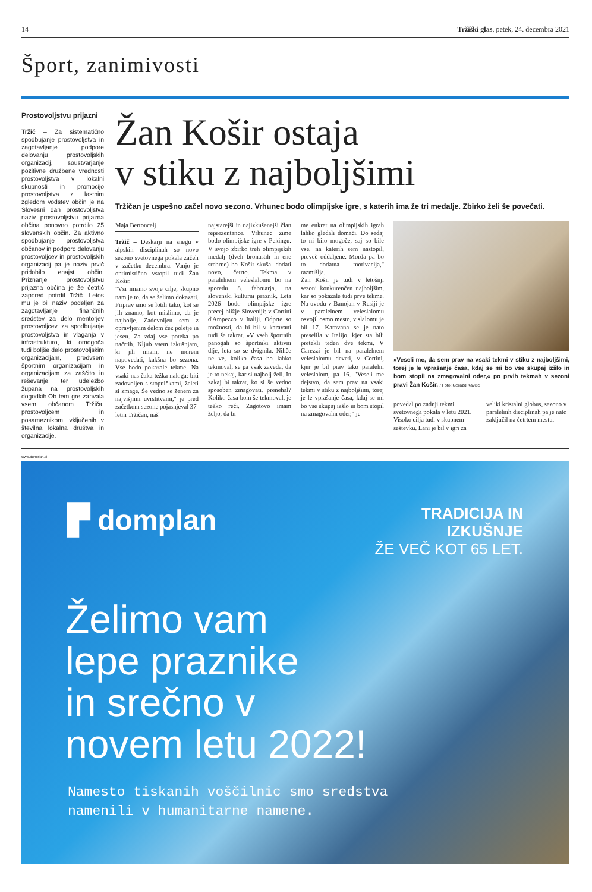14 Tržiški glas, petek, 24. decembra 2021
Šport, zanimivosti
Prostovoljstvu prijazni
Tržič – Za sistematično spodbujanje prostovoljstva in zagotavljanje podpore delovanju prostovoljskih organizacij, soustvarjanje pozitivne družbene vrednosti prostovoljstva v lokalni skupnosti in promocijo prostovoljstva z lastnim zgledom vodstev občin je na Slovesni dan prostovoljstva naziv prostovoljstvu prijazna občina ponovno potrdilo 25 slovenskih občin. Za aktivno spodbujanje prostovoljstva občanov in podporo delovanju prostovoljcev in prostovoljskih organizacij pa je naziv prvič pridobilo enajst občin. Priznanje prostovoljstvu prijazna občina je že četrtič zapored potrdil Tržič. Letos mu je bil naziv podeljen za zagotavljanje finančnih sredstev za delo mentorjev prostovoljcev, za spodbujanje prostovoljstva in vlaganja v infrastrukturo, ki omogoča tudi boljše delo prostovoljskim organizacijam, predvsem športnim organizacijam in organizacijam za zaščito in reševanje, ter udeležbo župana na prostovoljskih dogodkih.Ob tem gre zahvala vsem občanom Tržiča, prostovoljcem in posameznikom, vključenih v številna lokalna društva in organizacije.
Žan Košir ostaja
v stiku z najboljšimi
Tržičan je uspešno začel novo sezono. Vrhunec bodo olimpijske igre, s katerih ima že tri medalje. Zbirko želi še povečati.
Maja Bertoncelj
Tržič – Deskarji na snegu v alpskih disciplinah so novo sezono svetovnega pokala začeli v začetku decembra. Vanjo je optimistično vstopil tudi Žan Košir.
"Vsi imamo svoje cilje, skupno nam je to, da se želimo dokazati. Priprav smo se lotili tako, kot se jih znamo, kot mislimo, da je najbolje. Zadovoljen sem z opravljenim delom čez poletje in jesen. Za zdaj vse poteka po načrtih. Kljub vsem izkušnjam, ki jih imam, ne morem napovedati, kakšna bo sezona. Vse bodo pokazale tekme. Na vsaki nas čaka težka naloga: biti zadovoljen s stopničkami, želeti si zmage. Še vedno se ženem za najvišjimi uvrstitvami," je pred začetkom sezone pojasnjeval 37-letni Tržičan, naš
najstarejši in najizkušenejši član reprezentance. Vrhunec zime bodo olimpijske igre v Pekingu. V svojo zbirko treh olimpijskih medalj (dveh bronastih in ene srebrne) bo Košir skušal dodati novo, četrto. Tekma v paralelnem veleslalomu bo na sporedu 8. februarja, na slovenski kulturni praznik. Leta 2026 bodo olimpijske igre precej bližje Sloveniji: v Cortini d'Ampezzo v Italiji. Odprte so možnosti, da bi bil v karavani tudi še takrat. »V vseh športnih panogah so športniki aktivni dlje, leta so se dvignila. Nihče ne ve, koliko časa bo lahko tekmoval, se pa vsak zaveda, da je to nekaj, kar si najbolj želi. In zakaj bi takrat, ko si še vedno sposoben zmagovati, prenehal? Koliko časa bom še tekmoval, je težko reči. Zagotovo imam željo, da bi
me enkrat na olimpijskih igrah lahko gledali domači. Do sedaj to ni bilo mogoče, saj so bile vse, na katerih sem nastopil, preveč oddaljene. Morda pa bo to dodatna motivacija," razmišlja.
Žan Košir je tudi v letošnji sezoni konkurenčen najboljšim, kar so pokazale tudi prve tekme. Na uvodu v Banojah v Rusiji je v paralelnem veleslalomu osvojil osmo mesto, v slalomu je bil 17. Karavana se je nato preselila v Italijo, kjer sta bili pretekli teden dve tekmi. V Carezzi je bil na paralelnem veleslalomu deveti, v Cortini, kjer je bil prav tako paralelni veleslalom, pa 16. "Veseli me dejstvo, da sem prav na vsaki tekmi v stiku z najboljšimi, torej je le vprašanje časa, kdaj se mi bo vse skupaj izšlo in bom stopil na zmagovalni oder," je
»Veseli me, da sem prav na vsaki tekmi v stiku z najboljšimi, torej je le vprašanje časa, kdaj se mi bo vse skupaj izšlo in bom stopil na zmagovalni oder,« po prvih tekmah v sezoni pravi Žan Košir. / Foto: Gorazd Kavčič
povedal po zadnji tekmi svetovnega pokala v letu 2021. Visoko cilja tudi v skupnem seštevku. Lani je bil v igri za
veliki kristalni globus, sezono v paralelnih disciplinah pa je nato zaključil na četrtem mestu.
www.domplan.si
▛ domplan
TRADICIJA IN
IZKUŠNJE
ŽE VEČ KOT 65 LET.
Želimo vam
lepe praznike
in srečno v
novem letu 2022!
Namesto tiskanih voščilnic smo sredstva
namenili v humanitarne namene.